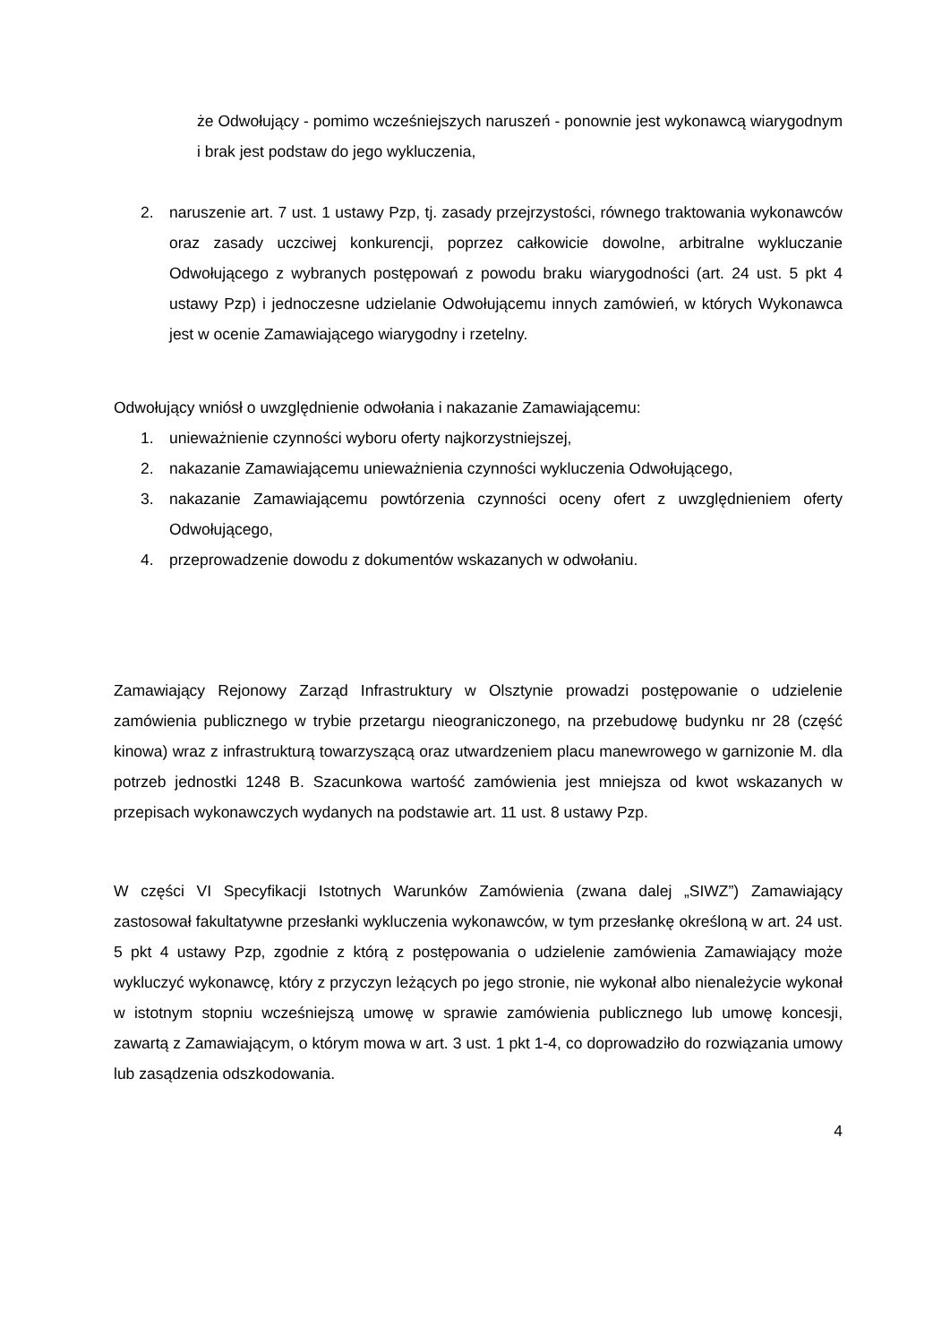że Odwołujący - pomimo wcześniejszych naruszeń - ponownie jest wykonawcą wiarygodnym i brak jest podstaw do jego wykluczenia,
2. naruszenie art. 7 ust. 1 ustawy Pzp, tj. zasady przejrzystości, równego traktowania wykonawców oraz zasady uczciwej konkurencji, poprzez całkowicie dowolne, arbitralne wykluczanie Odwołującego z wybranych postępowań z powodu braku wiarygodności (art. 24 ust. 5 pkt 4 ustawy Pzp) i jednoczesne udzielanie Odwołującemu innych zamówień, w których Wykonawca jest w ocenie Zamawiającego wiarygodny i rzetelny.
Odwołujący wniósł o uwzględnienie odwołania i nakazanie Zamawiającemu:
1. unieważnienie czynności wyboru oferty najkorzystniejszej,
2. nakazanie Zamawiającemu unieważnienia czynności wykluczenia Odwołującego,
3. nakazanie Zamawiającemu powtórzenia czynności oceny ofert z uwzględnieniem oferty Odwołującego,
4. przeprowadzenie dowodu z dokumentów wskazanych w odwołaniu.
Zamawiający Rejonowy Zarząd Infrastruktury w Olsztynie prowadzi postępowanie o udzielenie zamówienia publicznego w trybie przetargu nieograniczonego, na przebudowę budynku nr 28 (część kinowa) wraz z infrastrukturą towarzyszącą oraz utwardzeniem placu manewrowego w garnizonie M. dla potrzeb jednostki 1248 B. Szacunkowa wartość zamówienia jest mniejsza od kwot wskazanych w przepisach wykonawczych wydanych na podstawie art. 11 ust. 8 ustawy Pzp.
W części VI Specyfikacji Istotnych Warunków Zamówienia (zwana dalej „SIWZ”) Zamawiający zastosował fakultatywne przesłanki wykluczenia wykonawców, w tym przesłankę określoną w art. 24 ust. 5 pkt 4 ustawy Pzp, zgodnie z którą z postępowania o udzielenie zamówienia Zamawiający może wykluczyć wykonawcę, który z przyczyn leżących po jego stronie, nie wykonał albo nienależycie wykonał w istotnym stopniu wcześniejszą umowę w sprawie zamówienia publicznego lub umowę koncesji, zawartą z Zamawiającym, o którym mowa w art. 3 ust. 1 pkt 1-4, co doprowadziło do rozwiązania umowy lub zasądzenia odszkodowania.
4